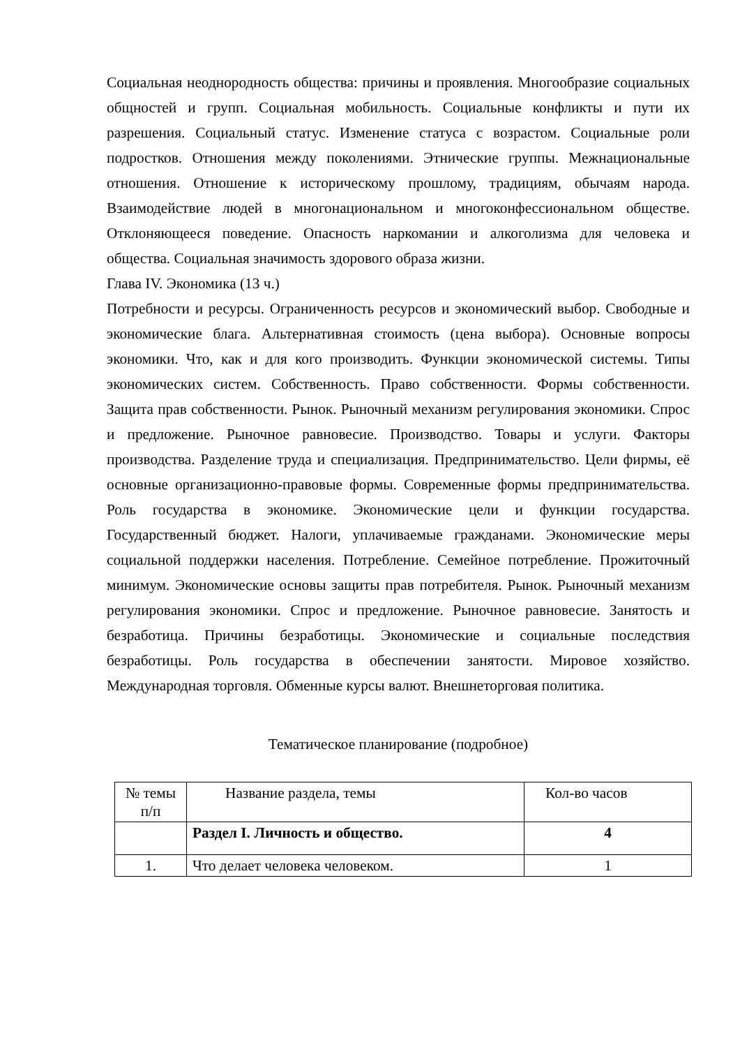Социальная неоднородность общества: причины и проявления. Многообразие социальных общностей и групп. Социальная мобильность. Социальные конфликты и пути их разрешения. Социальный статус. Изменение статуса с возрастом. Социальные роли подростков. Отношения между поколениями. Этнические группы. Межнациональные отношения. Отношение к историческому прошлому, традициям, обычаям народа. Взаимодействие людей в многонациональном и многоконфессиональном обществе. Отклоняющееся поведение. Опасность наркомании и алкоголизма для человека и общества. Социальная значимость здорового образа жизни.
Глава IV. Экономика (13 ч.)
Потребности и ресурсы. Ограниченность ресурсов и экономический выбор. Свободные и экономические блага. Альтернативная стоимость (цена выбора). Основные вопросы экономики. Что, как и для кого производить. Функции экономической системы. Типы экономических систем. Собственность. Право собственности. Формы собственности. Защита прав собственности. Рынок. Рыночный механизм регулирования экономики. Спрос и предложение. Рыночное равновесие. Производство. Товары и услуги. Факторы производства. Разделение труда и специализация. Предпринимательство. Цели фирмы, её основные организационно-правовые формы. Современные формы предпринимательства. Роль государства в экономике. Экономические цели и функции государства. Государственный бюджет. Налоги, уплачиваемые гражданами. Экономические меры социальной поддержки населения. Потребление. Семейное потребление. Прожиточный минимум. Экономические основы защиты прав потребителя. Рынок. Рыночный механизм регулирования экономики. Спрос и предложение. Рыночное равновесие. Занятость и безработица. Причины безработицы. Экономические и социальные последствия безработицы. Роль государства в обеспечении занятости. Мировое хозяйство. Международная торговля. Обменные курсы валют. Внешнеторговая политика.
Тематическое планирование (подробное)
| № темы п/п | Название раздела, темы | Кол-во часов |
| | Раздел I. Личность и общество. | 4 |
| 1. | Что делает человека человеком. | 1 |